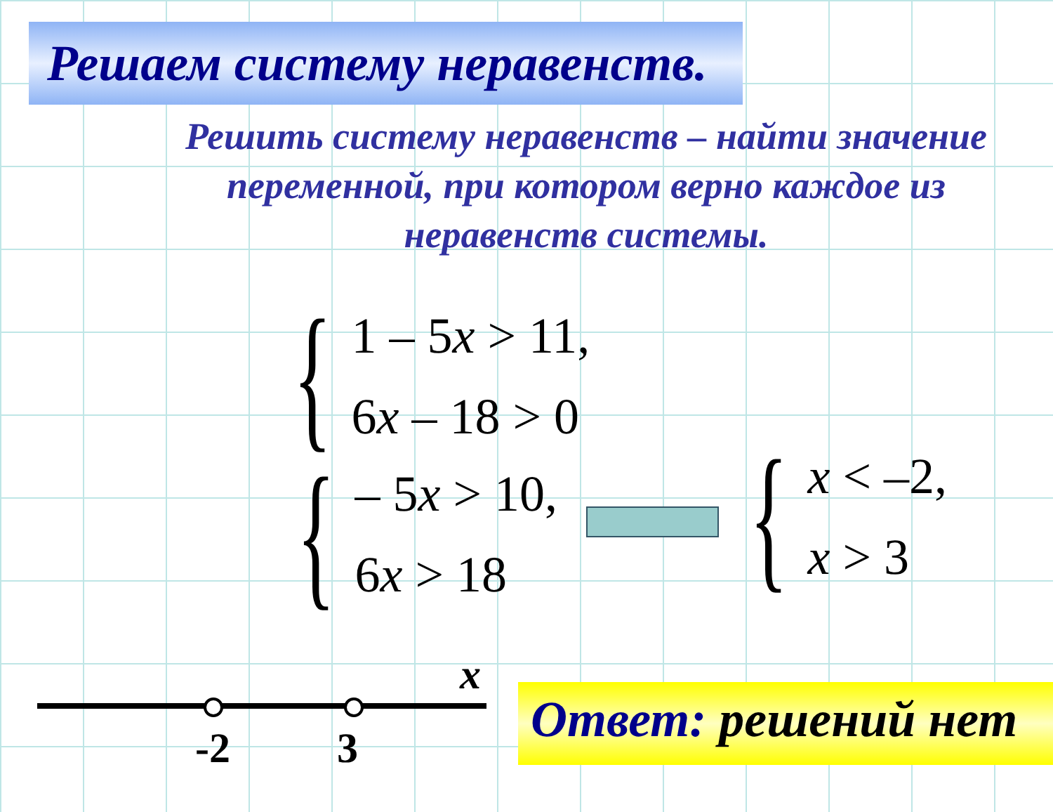Решаем систему неравенств.
Решить систему неравенств – найти значение переменной, при котором верно каждое из неравенств системы.
{
1 – 5x > 11,
6x – 18 > 0
{
– 5x > 10,
6x > 18
⇔
{
x < –2,
x > 3
x
-2 3
Ответ: решений нет